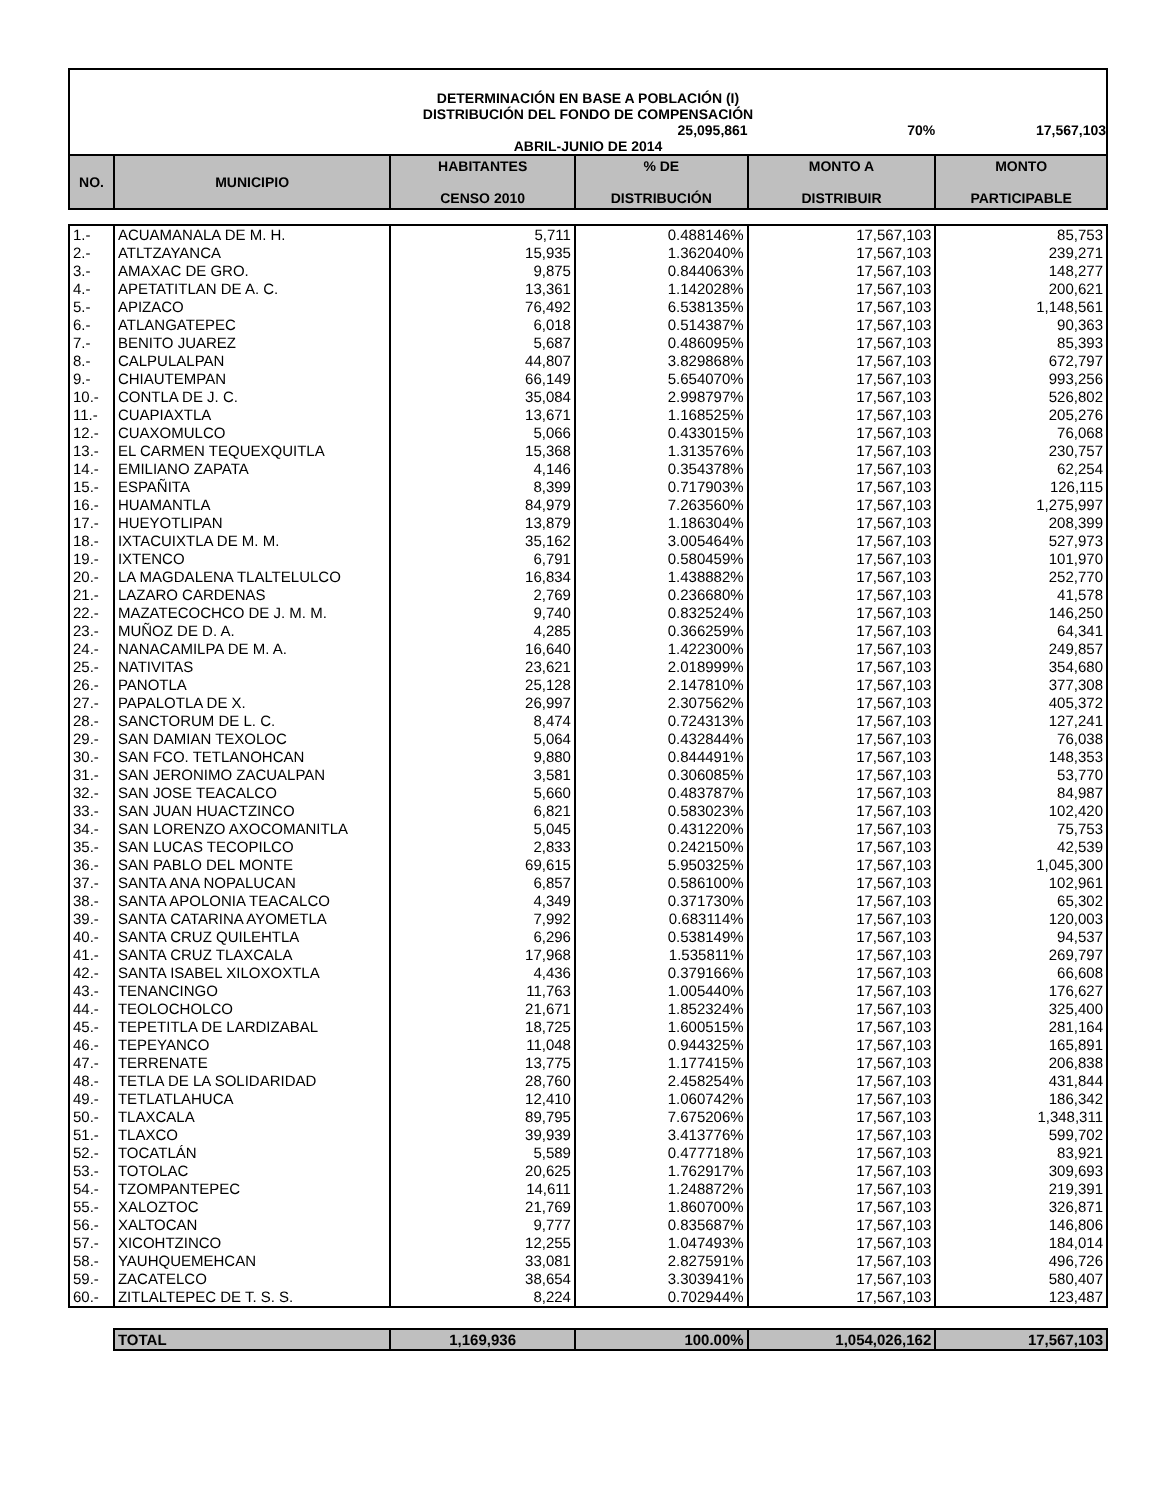| DETERMINACIÓN EN BASE A POBLACIÓN (I) | | | | | |
| DISTRIBUCIÓN DEL FONDO DE COMPENSACIÓN | | | | | |
| | | | 25,095,861 | 70% | 17,567,103 |
| ABRIL-JUNIO DE 2014 | | | | | |
| NO. | MUNICIPIO | HABITANTES CENSO 2010 | % DE DISTRIBUCIÓN | MONTO A DISTRIBUIR | MONTO PARTICIPABLE |
| 1.- | ACUAMANALA DE M. H. | 5,711 | 0.488146% | 17,567,103 | 85,753 |
| 2.- | ATLTZAYANCA | 15,935 | 1.362040% | 17,567,103 | 239,271 |
| 3.- | AMAXAC DE GRO. | 9,875 | 0.844063% | 17,567,103 | 148,277 |
| 4.- | APETATITLAN DE A. C. | 13,361 | 1.142028% | 17,567,103 | 200,621 |
| 5.- | APIZACO | 76,492 | 6.538135% | 17,567,103 | 1,148,561 |
| 6.- | ATLANGATEPEC | 6,018 | 0.514387% | 17,567,103 | 90,363 |
| 7.- | BENITO JUAREZ | 5,687 | 0.486095% | 17,567,103 | 85,393 |
| 8.- | CALPULALPAN | 44,807 | 3.829868% | 17,567,103 | 672,797 |
| 9.- | CHIAUTEMPAN | 66,149 | 5.654070% | 17,567,103 | 993,256 |
| 10.- | CONTLA DE J. C. | 35,084 | 2.998797% | 17,567,103 | 526,802 |
| 11.- | CUAPIAXTLA | 13,671 | 1.168525% | 17,567,103 | 205,276 |
| 12.- | CUAXOMULCO | 5,066 | 0.433015% | 17,567,103 | 76,068 |
| 13.- | EL CARMEN TEQUEXQUITLA | 15,368 | 1.313576% | 17,567,103 | 230,757 |
| 14.- | EMILIANO ZAPATA | 4,146 | 0.354378% | 17,567,103 | 62,254 |
| 15.- | ESPAÑITA | 8,399 | 0.717903% | 17,567,103 | 126,115 |
| 16.- | HUAMANTLA | 84,979 | 7.263560% | 17,567,103 | 1,275,997 |
| 17.- | HUEYOTLIPAN | 13,879 | 1.186304% | 17,567,103 | 208,399 |
| 18.- | IXTACUIXTLA DE M. M. | 35,162 | 3.005464% | 17,567,103 | 527,973 |
| 19.- | IXTENCO | 6,791 | 0.580459% | 17,567,103 | 101,970 |
| 20.- | LA MAGDALENA TLALTELULCO | 16,834 | 1.438882% | 17,567,103 | 252,770 |
| 21.- | LAZARO CARDENAS | 2,769 | 0.236680% | 17,567,103 | 41,578 |
| 22.- | MAZATECOCHCO DE J. M. M. | 9,740 | 0.832524% | 17,567,103 | 146,250 |
| 23.- | MUÑOZ DE D. A. | 4,285 | 0.366259% | 17,567,103 | 64,341 |
| 24.- | NANACAMILPA DE M. A. | 16,640 | 1.422300% | 17,567,103 | 249,857 |
| 25.- | NATIVITAS | 23,621 | 2.018999% | 17,567,103 | 354,680 |
| 26.- | PANOTLA | 25,128 | 2.147810% | 17,567,103 | 377,308 |
| 27.- | PAPALOTLA DE X. | 26,997 | 2.307562% | 17,567,103 | 405,372 |
| 28.- | SANCTORUM DE L. C. | 8,474 | 0.724313% | 17,567,103 | 127,241 |
| 29.- | SAN DAMIAN TEXOLOC | 5,064 | 0.432844% | 17,567,103 | 76,038 |
| 30.- | SAN FCO. TETLANOHCAN | 9,880 | 0.844491% | 17,567,103 | 148,353 |
| 31.- | SAN JERONIMO ZACUALPAN | 3,581 | 0.306085% | 17,567,103 | 53,770 |
| 32.- | SAN JOSE TEACALCO | 5,660 | 0.483787% | 17,567,103 | 84,987 |
| 33.- | SAN JUAN HUACTZINCO | 6,821 | 0.583023% | 17,567,103 | 102,420 |
| 34.- | SAN LORENZO AXOCOMANITLA | 5,045 | 0.431220% | 17,567,103 | 75,753 |
| 35.- | SAN LUCAS TECOPILCO | 2,833 | 0.242150% | 17,567,103 | 42,539 |
| 36.- | SAN PABLO DEL MONTE | 69,615 | 5.950325% | 17,567,103 | 1,045,300 |
| 37.- | SANTA ANA NOPALUCAN | 6,857 | 0.586100% | 17,567,103 | 102,961 |
| 38.- | SANTA APOLONIA TEACALCO | 4,349 | 0.371730% | 17,567,103 | 65,302 |
| 39.- | SANTA CATARINA AYOMETLA | 7,992 | 0.683114% | 17,567,103 | 120,003 |
| 40.- | SANTA CRUZ QUILEHTLA | 6,296 | 0.538149% | 17,567,103 | 94,537 |
| 41.- | SANTA CRUZ TLAXCALA | 17,968 | 1.535811% | 17,567,103 | 269,797 |
| 42.- | SANTA ISABEL XILOXOXTLA | 4,436 | 0.379166% | 17,567,103 | 66,608 |
| 43.- | TENANCINGO | 11,763 | 1.005440% | 17,567,103 | 176,627 |
| 44.- | TEOLOCHOLCO | 21,671 | 1.852324% | 17,567,103 | 325,400 |
| 45.- | TEPETITLA DE LARDIZABAL | 18,725 | 1.600515% | 17,567,103 | 281,164 |
| 46.- | TEPEYANCO | 11,048 | 0.944325% | 17,567,103 | 165,891 |
| 47.- | TERRENATE | 13,775 | 1.177415% | 17,567,103 | 206,838 |
| 48.- | TETLA DE LA SOLIDARIDAD | 28,760 | 2.458254% | 17,567,103 | 431,844 |
| 49.- | TETLATLAHUCA | 12,410 | 1.060742% | 17,567,103 | 186,342 |
| 50.- | TLAXCALA | 89,795 | 7.675206% | 17,567,103 | 1,348,311 |
| 51.- | TLAXCO | 39,939 | 3.413776% | 17,567,103 | 599,702 |
| 52.- | TOCATLÁN | 5,589 | 0.477718% | 17,567,103 | 83,921 |
| 53.- | TOTOLAC | 20,625 | 1.762917% | 17,567,103 | 309,693 |
| 54.- | TZOMPANTEPEC | 14,611 | 1.248872% | 17,567,103 | 219,391 |
| 55.- | XALOZTOC | 21,769 | 1.860700% | 17,567,103 | 326,871 |
| 56.- | XALTOCAN | 9,777 | 0.835687% | 17,567,103 | 146,806 |
| 57.- | XICOHTZINCO | 12,255 | 1.047493% | 17,567,103 | 184,014 |
| 58.- | YAUHQUEMEHCAN | 33,081 | 2.827591% | 17,567,103 | 496,726 |
| 59.- | ZACATELCO | 38,654 | 3.303941% | 17,567,103 | 580,407 |
| 60.- | ZITLALTEPEC DE T. S. S. | 8,224 | 0.702944% | 17,567,103 | 123,487 |
| | TOTAL | 1,169,936 | 100.00% | 1,054,026,162 | 17,567,103 |